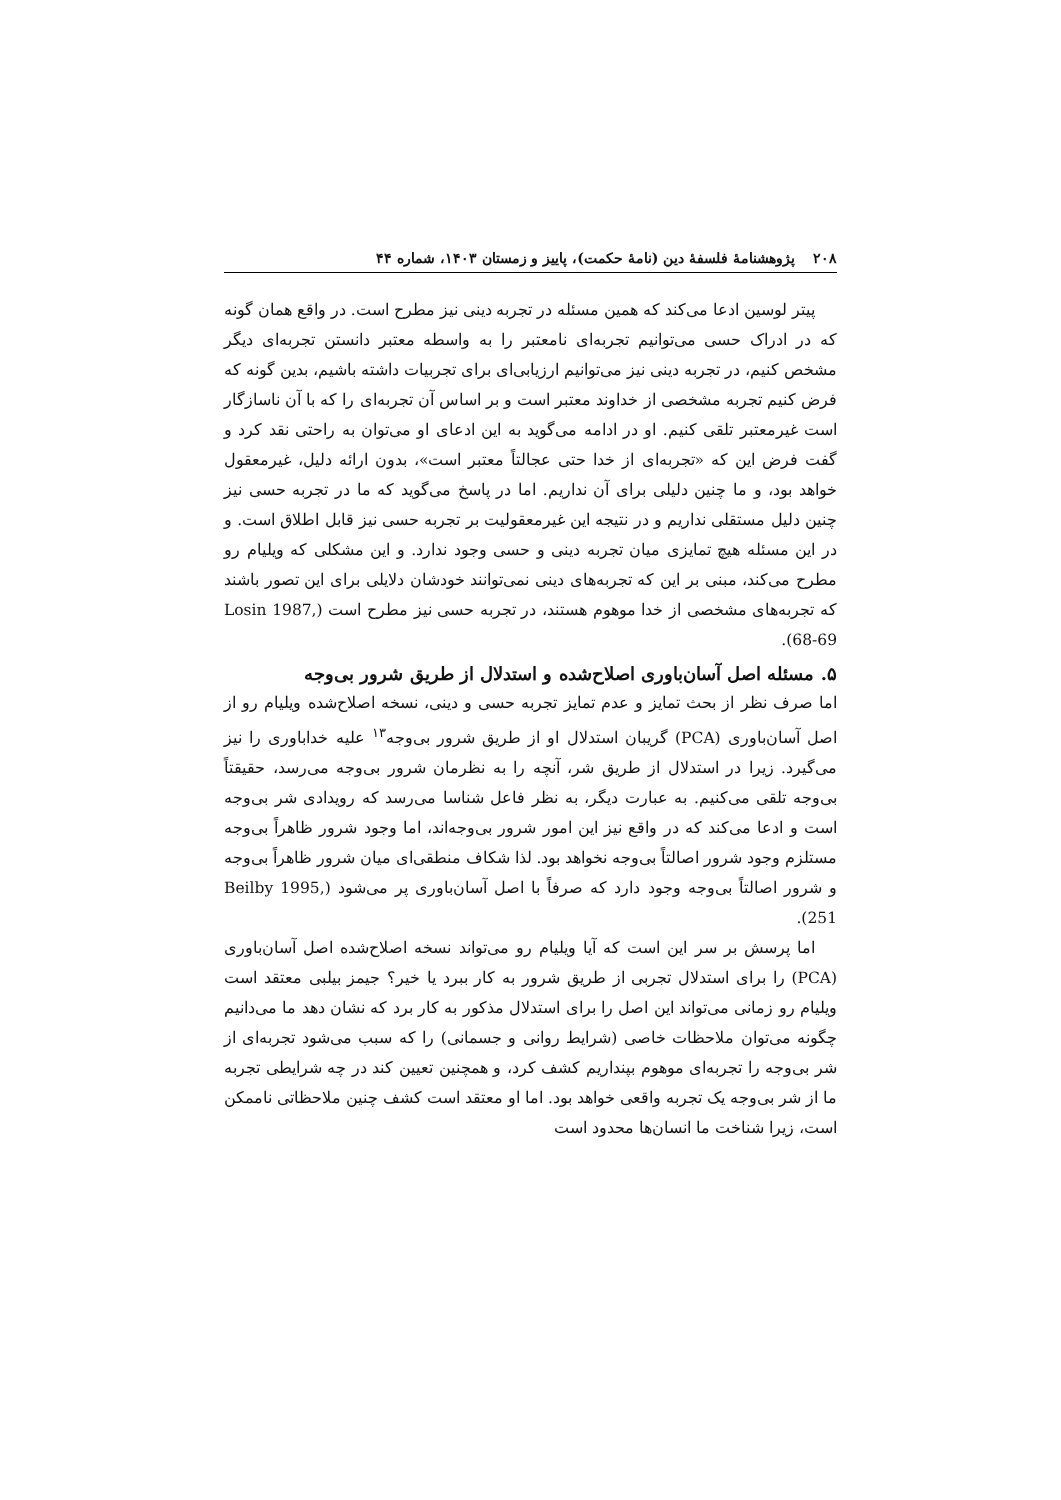۲۰۸ پژوهشنامهٔ فلسفهٔ دین (نامهٔ حکمت)، پاییز و زمستان ۱۴۰۳، شماره ۴۴
پیتر لوسین ادعا می‌کند که همین مسئله در تجربه دینی نیز مطرح است. در واقع همان گونه که در ادراک حسی می‌توانیم تجربه‌ای نامعتبر را به واسطه معتبر دانستن تجربه‌ای دیگر مشخص کنیم، در تجربه دینی نیز می‌توانیم ارزیابی‌ای برای تجربیات داشته باشیم، بدین گونه که فرض کنیم تجربه مشخصی از خداوند معتبر است و بر اساس آن تجربه‌ای را که با آن ناسازگار است غیرمعتبر تلقی کنیم. او در ادامه می‌گوید به این ادعای او می‌توان به راحتی نقد کرد و گفت فرض این که «تجربه‌ای از خدا حتی عجالتاً معتبر است»، بدون ارائه دلیل، غیرمعقول خواهد بود، و ما چنین دلیلی برای آن نداریم. اما در پاسخ می‌گوید که ما در تجربه حسی نیز چنین دلیل مستقلی نداریم و در نتیجه این غیرمعقولیت بر تجربه حسی نیز قابل اطلاق است. و در این مسئله هیچ تمایزی میان تجربه دینی و حسی وجود ندارد. و این مشکلی که ویلیام رو مطرح می‌کند، مبنی بر این که تجربه‌های دینی نمی‌توانند خودشان دلایلی برای این تصور باشند که تجربه‌های مشخصی از خدا موهوم هستند، در تجربه حسی نیز مطرح است (Losin 1987, 68-69).
۵. مسئله اصل آسان‌باوری اصلاح‌شده و استدلال از طریق شرور بی‌وجه
اما صرف نظر از بحث تمایز و عدم تمایز تجربه حسی و دینی، نسخه اصلاح‌شده ویلیام رو از اصل آسان‌باوری (PCA) گریبان استدلال او از طریق شرور بی‌وجه<sup>۱۳</sup> علیه خداباوری را نیز می‌گیرد. زیرا در استدلال از طریق شر، آنچه را به نظرمان شرور بی‌وجه می‌رسد، حقیقتاً بی‌وجه تلقی می‌کنیم. به عبارت دیگر، به نظر فاعل شناسا می‌رسد که رویدادی شر بی‌وجه است و ادعا می‌کند که در واقع نیز این امور شرور بی‌وجه‌اند، اما وجود شرور ظاهراً بی‌وجه مستلزم وجود شرور اصالتاً بی‌وجه نخواهد بود. لذا شکاف منطقی‌ای میان شرور ظاهراً بی‌وجه و شرور اصالتاً بی‌وجه وجود دارد که صرفاً با اصل آسان‌باوری پر می‌شود (Beilby 1995, 251).
اما پرسش بر سر این است که آیا ویلیام رو می‌تواند نسخه اصلاح‌شده اصل آسان‌باوری (PCA) را برای استدلال تجربی از طریق شرور به کار ببرد یا خیر؟ جیمز بیلبی معتقد است ویلیام رو زمانی می‌تواند این اصل را برای استدلال مذکور به کار برد که نشان دهد ما می‌دانیم چگونه می‌توان ملاحظات خاصی (شرایط روانی و جسمانی) را که سبب می‌شود تجربه‌ای از شر بی‌وجه را تجربه‌ای موهوم بپنداریم کشف کرد، و همچنین تعیین کند در چه شرایطی تجربه ما از شر بی‌وجه یک تجربه واقعی خواهد بود. اما او معتقد است کشف چنین ملاحظاتی ناممکن است، زیرا شناخت ما انسان‌ها محدود است